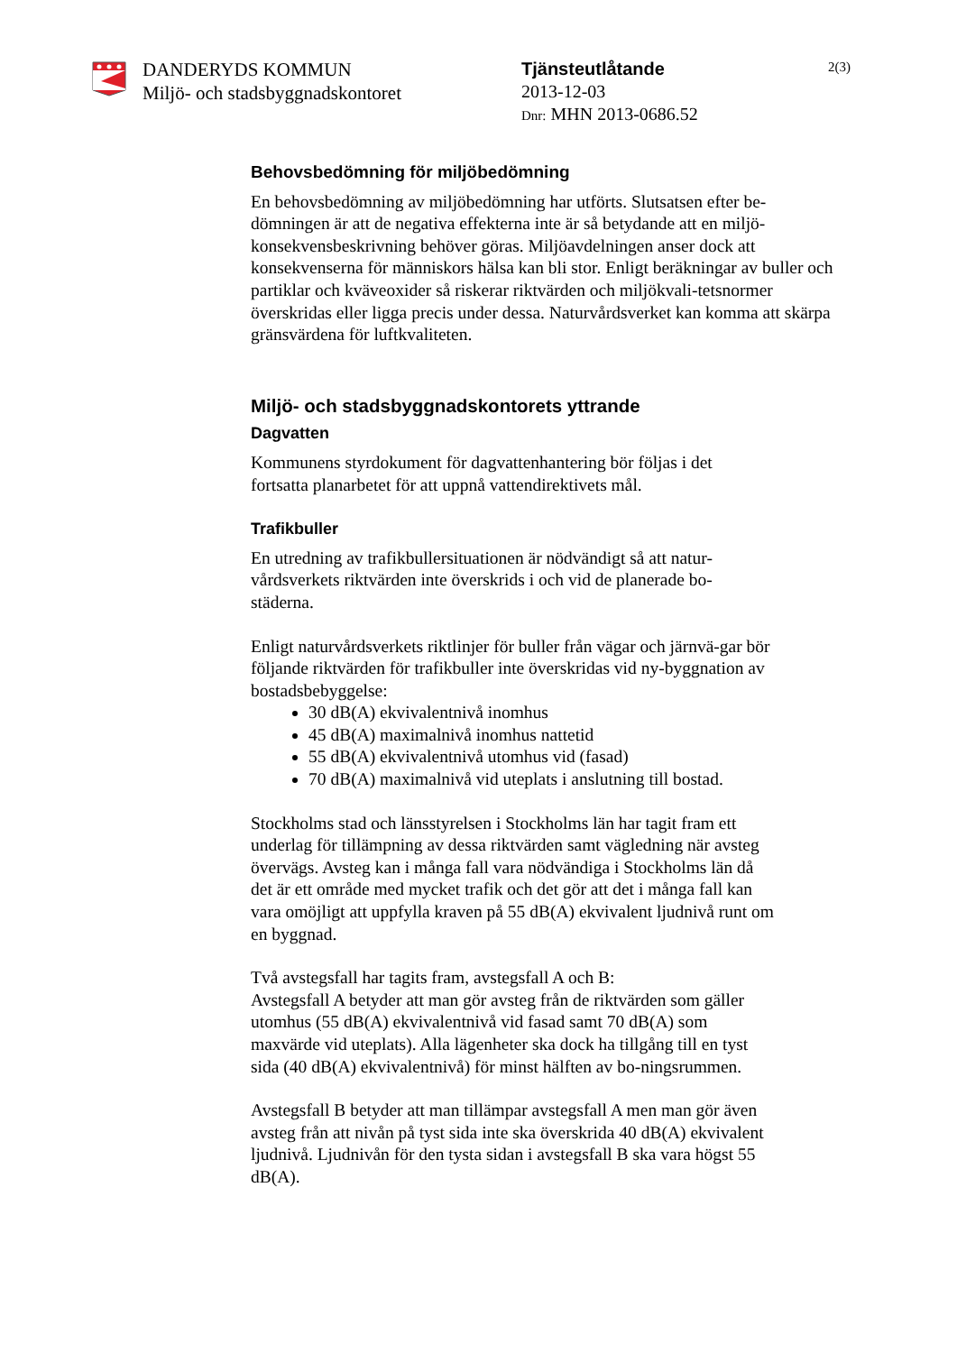DANDERYDS KOMMUN
Miljö- och stadsbyggnadskontoret
Tjänsteutlåtande
2013-12-03
Dnr: MHN 2013-0686.52
2(3)
Behovsbedömning för miljöbedömning
En behovsbedömning av miljöbedömning har utförts. Slutsatsen efter be-dömningen är att de negativa effekterna inte är så betydande att en miljö-konsekvensbeskrivning behöver göras. Miljöavdelningen anser dock att konsekvenserna för människors hälsa kan bli stor. Enligt beräkningar av buller och partiklar och kväveoxider så riskerar riktvärden och miljökvali-tetsnormer överskridas eller ligga precis under dessa. Naturvårdsverket kan komma att skärpa gränsvärdena för luftkvaliteten.
Miljö- och stadsbyggnadskontorets yttrande
Dagvatten
Kommunens styrdokument för dagvattenhantering bör följas i det fortsatta planarbetet för att uppnå vattendirektivets mål.
Trafikbuller
En utredning av trafikbullersituationen är nödvändigt så att natur-vårdsverkets riktvärden inte överskrids i och vid de planerade bo-städerna.
Enligt naturvårdsverkets riktlinjer för buller från vägar och järnvä-gar bör följande riktvärden för trafikbuller inte överskridas vid ny-byggnation av bostadsbebyggelse:
30 dB(A) ekvivalentnivå inomhus
45 dB(A) maximalnivå inomhus nattetid
55 dB(A) ekvivalentnivå utomhus vid (fasad)
70 dB(A) maximalnivå vid uteplats i anslutning till bostad.
Stockholms stad och länsstyrelsen i Stockholms län har tagit fram ett underlag för tillämpning av dessa riktvärden samt vägledning när avsteg övervägs. Avsteg kan i många fall vara nödvändiga i Stockholms län då det är ett område med mycket trafik och det gör att det i många fall kan vara omöjligt att uppfylla kraven på 55 dB(A) ekvivalent ljudnivå runt om en byggnad.
Två avstegsfall har tagits fram, avstegsfall A och B:
Avstegsfall A betyder att man gör avsteg från de riktvärden som gäller utomhus (55 dB(A) ekvivalentnivå vid fasad samt 70 dB(A) som maxvärde vid uteplats). Alla lägenheter ska dock ha tillgång till en tyst sida (40 dB(A) ekvivalentnivå) för minst hälften av bo-ningsrummen.
Avstegsfall B betyder att man tillämpar avstegsfall A men man gör även avsteg från att nivån på tyst sida inte ska överskrida 40 dB(A) ekvivalent ljudnivå. Ljudnivån för den tysta sidan i avstegsfall B ska vara högst 55 dB(A).